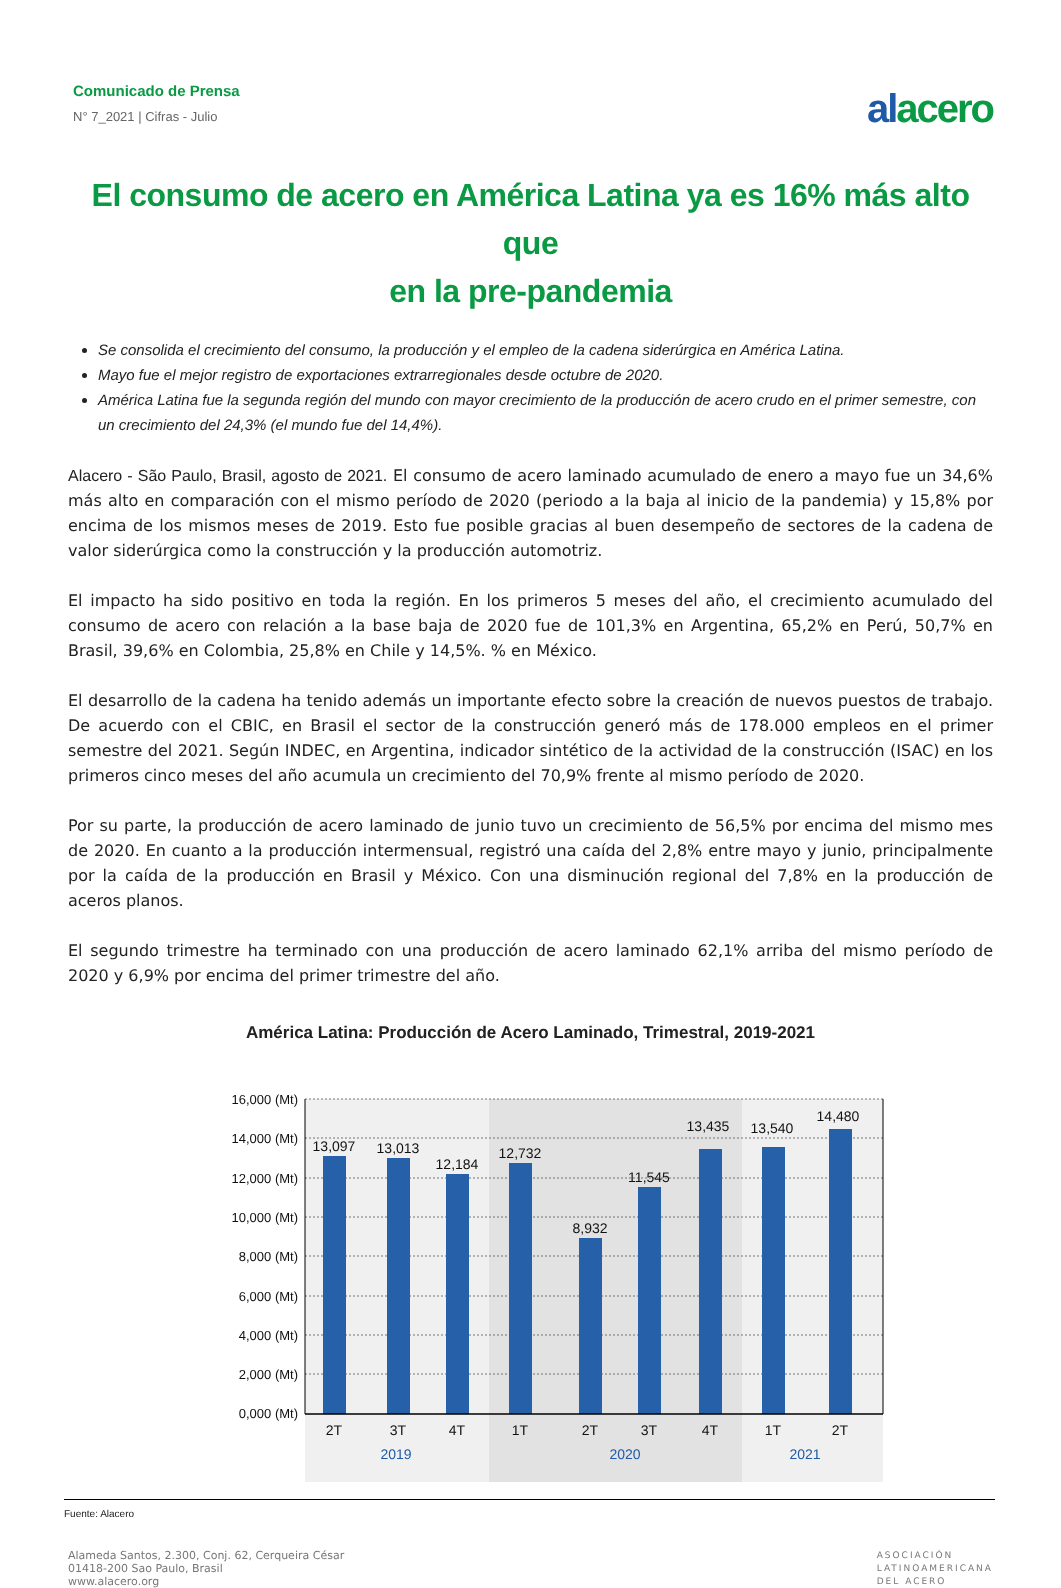Comunicado de Prensa
N° 7_2021 | Cifras - Julio
alacero
El consumo de acero en América Latina ya es 16% más alto que
en la pre-pandemia
Se consolida el crecimiento del consumo, la producción y el empleo de la cadena siderúrgica en América Latina.
Mayo fue el mejor registro de exportaciones extrarregionales desde octubre de 2020.
América Latina fue la segunda región del mundo con mayor crecimiento de la producción de acero crudo en el primer semestre, con un crecimiento del 24,3% (el mundo fue del 14,4%).
Alacero - São Paulo, Brasil, agosto de 2021. El consumo de acero laminado acumulado de enero a mayo fue un 34,6% más alto en comparación con el mismo período de 2020 (periodo a la baja al inicio de la pandemia) y 15,8% por encima de los mismos meses de 2019. Esto fue posible gracias al buen desempeño de sectores de la cadena de valor siderúrgica como la construcción y la producción automotriz.
El impacto ha sido positivo en toda la región. En los primeros 5 meses del año, el crecimiento acumulado del consumo de acero con relación a la base baja de 2020 fue de 101,3% en Argentina, 65,2% en Perú, 50,7% en Brasil, 39,6% en Colombia, 25,8% en Chile y 14,5%. % en México.
El desarrollo de la cadena ha tenido además un importante efecto sobre la creación de nuevos puestos de trabajo. De acuerdo con el CBIC, en Brasil el sector de la construcción generó más de 178.000 empleos en el primer semestre del 2021. Según INDEC, en Argentina, indicador sintético de la actividad de la construcción (ISAC) en los primeros cinco meses del año acumula un crecimiento del 70,9% frente al mismo período de 2020.
Por su parte, la producción de acero laminado de junio tuvo un crecimiento de 56,5% por encima del mismo mes de 2020. En cuanto a la producción intermensual, registró una caída del 2,8% entre mayo y junio, principalmente por la caída de la producción en Brasil y México. Con una disminución regional del 7,8% en la producción de aceros planos.
El segundo trimestre ha terminado con una producción de acero laminado 62,1% arriba del mismo período de 2020 y 6,9% por encima del primer trimestre del año.
América Latina: Producción de Acero Laminado, Trimestral, 2019-2021
16,000 (Mt)
14,000 (Mt)
12,000 (Mt)
10,000 (Mt)
8,000 (Mt)
6,000 (Mt)
4,000 (Mt)
2,000 (Mt)
0,000 (Mt)
13,097
13,013
12,184
12,732
8,932
11,545
13,435
13,540
14,480
2T
3T
4T
1T
2T
3T
4T
1T
2T
2019
2020
2021
Fuente: Alacero
Alameda Santos, 2.300, Conj. 62, Cerqueira César
01418-200 Sao Paulo, Brasil
www.alacero.org
ASOCIACIÓN
LATINOAMERICANA
DEL ACERO